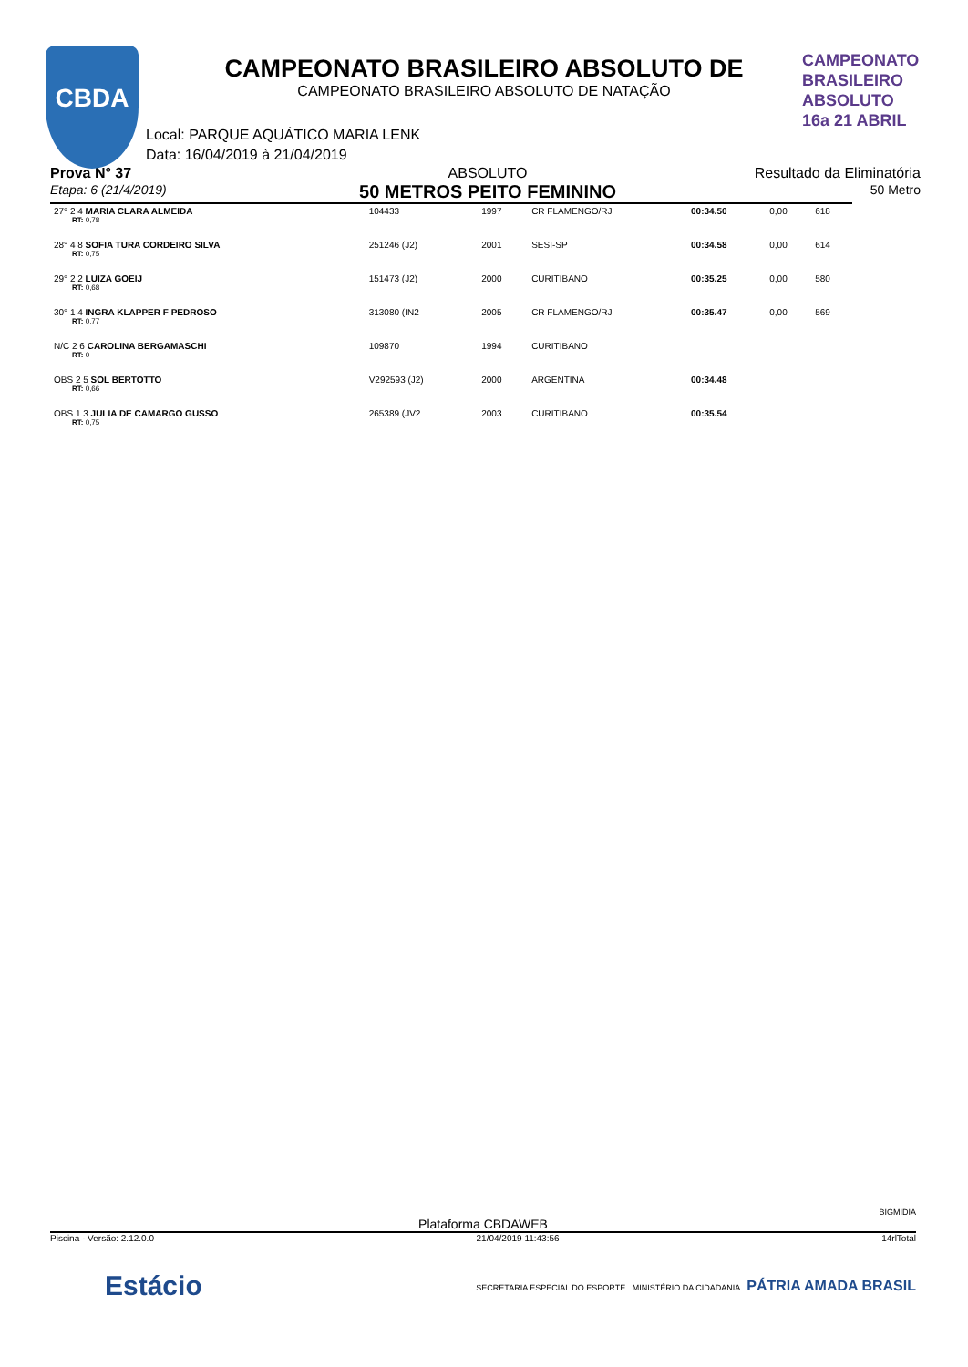CBDA
CAMPEONATO
BRASILEIRO
ABSOLUTO 16a 21 ABRIL
CAMPEONATO BRASILEIRO ABSOLUTO DE
CAMPEONATO BRASILEIRO ABSOLUTO DE NATAÇÃO
Local: PARQUE AQUÁTICO MARIA LENK
Data: 16/04/2019 à 21/04/2019
Prova N° 37
Etapa: 6 (21/4/2019)
ABSOLUTO
50 METROS PEITO FEMININO
Resultado da Eliminatória
50 Metro
| 27° 2 4 MARIA CLARA ALMEIDA RT: 0,78 | 104433 | 1997 | CR FLAMENGO/RJ | 00:34.50 | 0,00 | 618 |
| 28° 4 8 SOFIA TURA CORDEIRO SILVA RT: 0,75 | 251246 (J2) | 2001 | SESI-SP | 00:34.58 | 0,00 | 614 |
| 29° 2 2 LUIZA GOEIJ RT: 0,68 | 151473 (J2) | 2000 | CURITIBANO | 00:35.25 | 0,00 | 580 |
| 30° 1 4 INGRA KLAPPER F PEDROSO RT: 0,77 | 313080 (IN2 | 2005 | CR FLAMENGO/RJ | 00:35.47 | 0,00 | 569 |
| N/C 2 6 CAROLINA BERGAMASCHI RT: 0 | 109870 | 1994 | CURITIBANO | | | |
| OBS 2 5 SOL BERTOTTO RT: 0,66 | V292593 (J2) | 2000 | ARGENTINA | 00:34.48 | | |
| OBS 1 3 JULIA DE CAMARGO GUSSO RT: 0,75 | 265389 (JV2 | 2003 | CURITIBANO | 00:35.54 | | |
BIGMIDIA
Plataforma CBDAWEB
Piscina - Versão: 2.12.0.0 21/04/2019 11:43:56 14rlTotal
Estácio SECRETARIA ESPECIAL DO ESPORTE MINISTÉRIO DA CIDADANIA PÁTRIA AMADA BRASIL